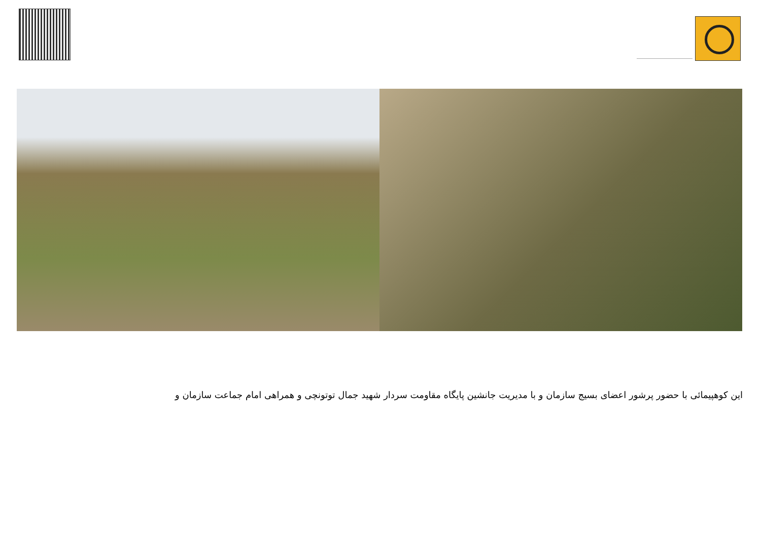این کوهپیمائی با حضور پرشور اعضای بسیج سازمان و با مدیریت جانشین پایگاه مقاومت سردار شهید جمال توتونچی و همراهی امام جماعت سازمان و